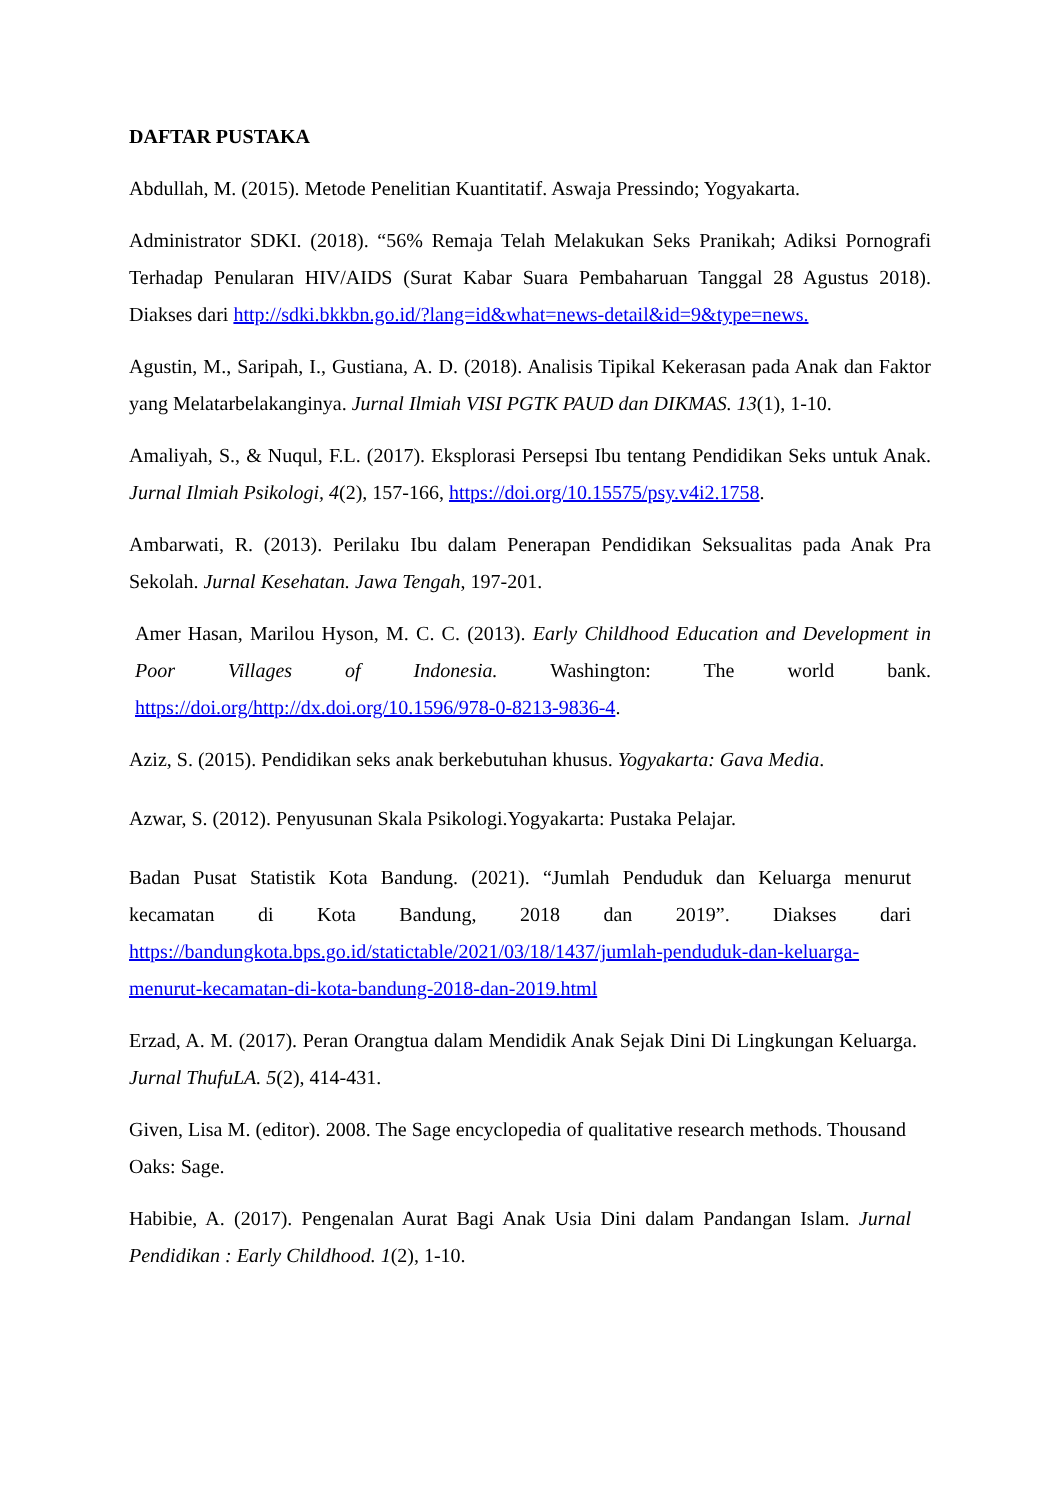DAFTAR PUSTAKA
Abdullah, M. (2015). Metode Penelitian Kuantitatif. Aswaja Pressindo; Yogyakarta.
Administrator SDKI. (2018). “56% Remaja Telah Melakukan Seks Pranikah; Adiksi Pornografi Terhadap Penularan HIV/AIDS (Surat Kabar Suara Pembaharuan Tanggal 28 Agustus 2018). Diakses dari http://sdki.bkkbn.go.id/?lang=id&what=news-detail&id=9&type=news.
Agustin, M., Saripah, I., Gustiana, A. D. (2018). Analisis Tipikal Kekerasan pada Anak dan Faktor yang Melatarbelakanginya. Jurnal Ilmiah VISI PGTK PAUD dan DIKMAS. 13(1), 1-10.
Amaliyah, S., & Nuqul, F.L. (2017). Eksplorasi Persepsi Ibu tentang Pendidikan Seks untuk Anak. Jurnal Ilmiah Psikologi, 4(2), 157-166, https://doi.org/10.15575/psy.v4i2.1758.
Ambarwati, R. (2013). Perilaku Ibu dalam Penerapan Pendidikan Seksualitas pada Anak Pra Sekolah. Jurnal Kesehatan. Jawa Tengah, 197-201.
Amer Hasan, Marilou Hyson, M. C. C. (2013). Early Childhood Education and Development in Poor Villages of Indonesia. Washington: The world bank. https://doi.org/http://dx.doi.org/10.1596/978-0-8213-9836-4.
Aziz, S. (2015). Pendidikan seks anak berkebutuhan khusus. Yogyakarta: Gava Media.
Azwar, S. (2012). Penyusunan Skala Psikologi.Yogyakarta: Pustaka Pelajar.
Badan Pusat Statistik Kota Bandung. (2021). “Jumlah Penduduk dan Keluarga menurut kecamatan di Kota Bandung, 2018 dan 2019”. Diakses dari https://bandungkota.bps.go.id/statictable/2021/03/18/1437/jumlah-penduduk-dan-keluarga-menurut-kecamatan-di-kota-bandung-2018-dan-2019.html
Erzad, A. M. (2017). Peran Orangtua dalam Mendidik Anak Sejak Dini Di Lingkungan Keluarga. Jurnal ThufuLA. 5(2), 414-431.
Given, Lisa M. (editor). 2008. The Sage encyclopedia of qualitative research methods. Thousand Oaks: Sage.
Habibie, A. (2017). Pengenalan Aurat Bagi Anak Usia Dini dalam Pandangan Islam. Jurnal Pendidikan : Early Childhood. 1(2), 1-10.